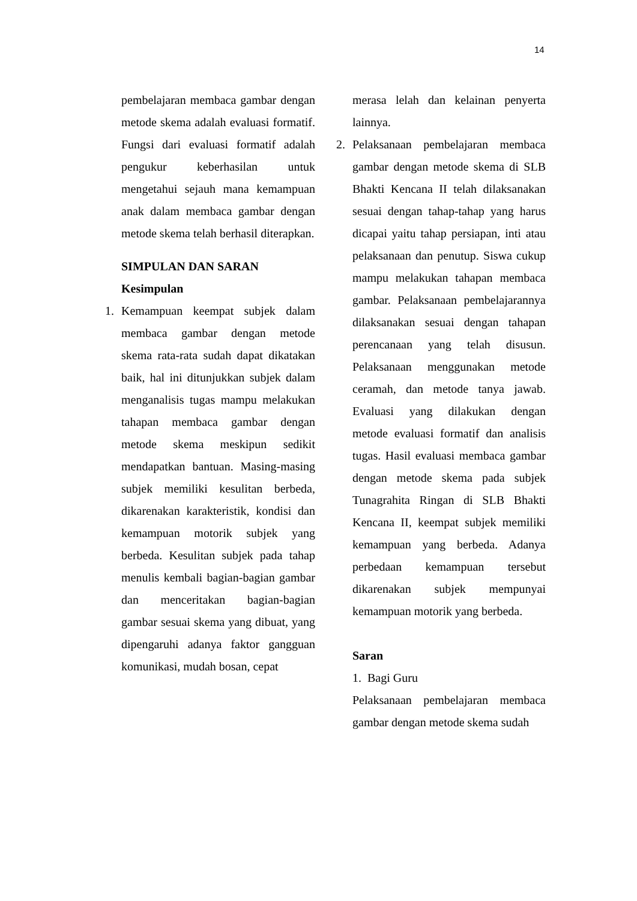14
pembelajaran membaca gambar dengan metode skema adalah evaluasi formatif. Fungsi dari evaluasi formatif adalah pengukur keberhasilan untuk mengetahui sejauh mana kemampuan anak dalam membaca gambar dengan metode skema telah berhasil diterapkan.
SIMPULAN DAN SARAN
Kesimpulan
1. Kemampuan keempat subjek dalam membaca gambar dengan metode skema rata-rata sudah dapat dikatakan baik, hal ini ditunjukkan subjek dalam menganalisis tugas mampu melakukan tahapan membaca gambar dengan metode skema meskipun sedikit mendapatkan bantuan. Masing-masing subjek memiliki kesulitan berbeda, dikarenakan karakteristik, kondisi dan kemampuan motorik subjek yang berbeda. Kesulitan subjek pada tahap menulis kembali bagian-bagian gambar dan menceritakan bagian-bagian gambar sesuai skema yang dibuat, yang dipengaruhi adanya faktor gangguan komunikasi, mudah bosan, cepat
merasa lelah dan kelainan penyerta lainnya.
2. Pelaksanaan pembelajaran membaca gambar dengan metode skema di SLB Bhakti Kencana II telah dilaksanakan sesuai dengan tahap-tahap yang harus dicapai yaitu tahap persiapan, inti atau pelaksanaan dan penutup. Siswa cukup mampu melakukan tahapan membaca gambar. Pelaksanaan pembelajarannya dilaksanakan sesuai dengan tahapan perencanaan yang telah disusun. Pelaksanaan menggunakan metode ceramah, dan metode tanya jawab. Evaluasi yang dilakukan dengan metode evaluasi formatif dan analisis tugas. Hasil evaluasi membaca gambar dengan metode skema pada subjek Tunagrahita Ringan di SLB Bhakti Kencana II, keempat subjek memiliki kemampuan yang berbeda. Adanya perbedaan kemampuan tersebut dikarenakan subjek mempunyai kemampuan motorik yang berbeda.
Saran
1. Bagi Guru
Pelaksanaan pembelajaran membaca gambar dengan metode skema sudah